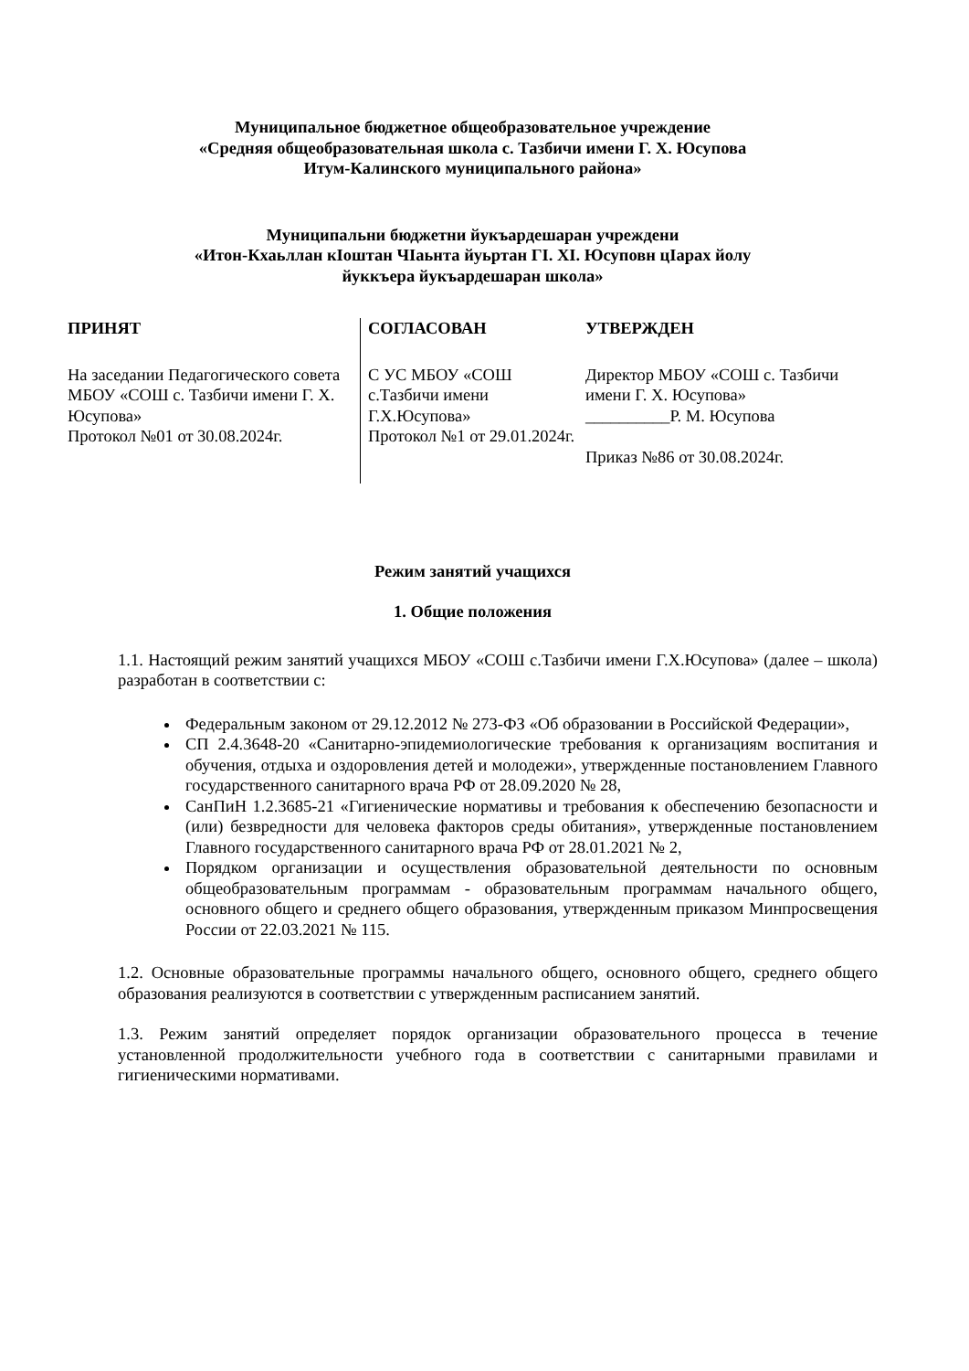Муниципальное бюджетное общеобразовательное учреждение
«Средняя общеобразовательная школа с. Тазбичи имени Г. Х. Юсупова
Итум-Калинского муниципального района»
Муниципальни бюджетни йукъардешаран учреждени
«Итон-Кхаьллан кIоштан ЧIаьнта йуьртан ГI. ХI. Юсуповн цIарах йолу
йуккъера йукъардешаран школа»
| ПРИНЯТ На заседании Педагогического совета МБОУ «СОШ с. Тазбичи имени Г. Х. Юсупова» Протокол №01 от 30.08.2024г. | СОГЛАСОВАН С УС МБОУ «СОШ с.Тазбичи имени Г.Х.Юсупова» Протокол №1 от 29.01.2024г. | УТВЕРЖДЕН Директор МБОУ «СОШ с. Тазбичи имени Г. Х. Юсупова» __________Р. М. Юсупова Приказ №86 от 30.08.2024г. |
Режим занятий учащихся
1. Общие положения
1.1. Настоящий режим занятий учащихся МБОУ «СОШ с.Тазбичи имени Г.Х.Юсупова» (далее – школа) разработан в соответствии с:
Федеральным законом от 29.12.2012 № 273-ФЗ «Об образовании в Российской Федерации»,
СП 2.4.3648-20 «Санитарно-эпидемиологические требования к организациям воспитания и обучения, отдыха и оздоровления детей и молодежи», утвержденные постановлением Главного государственного санитарного врача РФ от 28.09.2020 № 28,
СанПиН 1.2.3685-21 «Гигиенические нормативы и требования к обеспечению безопасности и (или) безвредности для человека факторов среды обитания», утвержденные постановлением Главного государственного санитарного врача РФ от 28.01.2021 № 2,
Порядком организации и осуществления образовательной деятельности по основным общеобразовательным программам - образовательным программам начального общего, основного общего и среднего общего образования, утвержденным приказом Минпросвещения России от 22.03.2021 № 115.
1.2. Основные образовательные программы начального общего, основного общего, среднего общего образования реализуются в соответствии с утвержденным расписанием занятий.
1.3. Режим занятий определяет порядок организации образовательного процесса в течение установленной продолжительности учебного года в соответствии с санитарными правилами и гигиеническими нормативами.